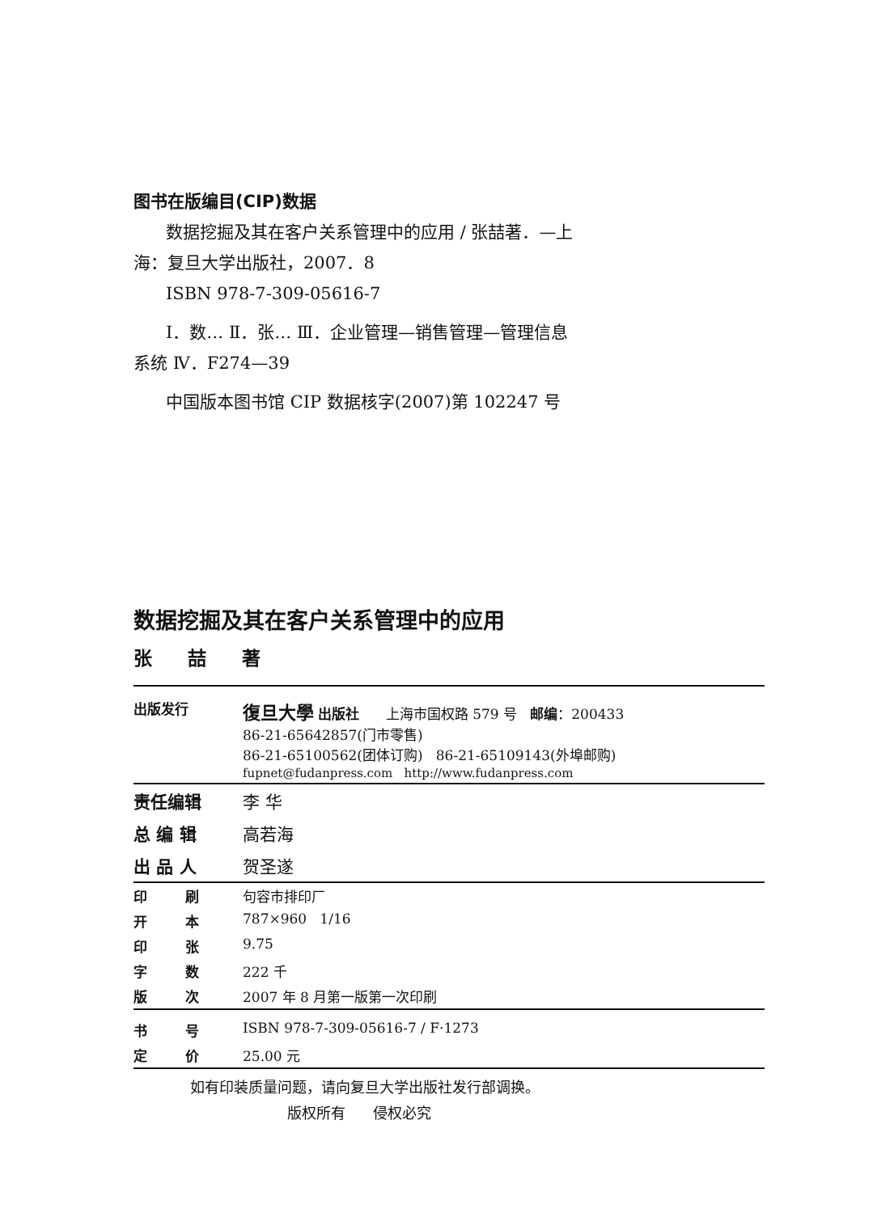图书在版编目(CIP)数据
数据挖掘及其在客户关系管理中的应用 / 张喆著．—上
海：复旦大学出版社，2007．8
ISBN 978-7-309-05616-7
Ⅰ．数… Ⅱ．张… Ⅲ．企业管理—销售管理—管理信息
系统 Ⅳ．F274—39
中国版本图书馆 CIP 数据核字(2007)第 102247 号
数据挖掘及其在客户关系管理中的应用
张 喆 著
| 出版发行 | 復旦大學 出版社 上海市国权路 579 号 邮编 ：200433 86-21-65642857(门市零售) 86-21-65100562(团体订购) 86-21-65109143(外埠邮购) fupnet@fudanpress.com http://www.fudanpress.com |
| 责任编辑 | 李 华 |
| 总 编 辑 | 高若海 |
| 出 品 人 | 贺圣遂 |
| 印 刷 | 句容市排印厂 |
| 开 本 | 787×960 1/16 |
| 印 张 | 9.75 |
| 字 数 | 222 千 |
| 版 次 | 2007 年 8 月第一版第一次印刷 |
| 书 号 | ISBN 978-7-309-05616-7 / F·1273 |
| 定 价 | 25.00 元 |
如有印装质量问题，请向复旦大学出版社发行部调换。
版权所有 侵权必究